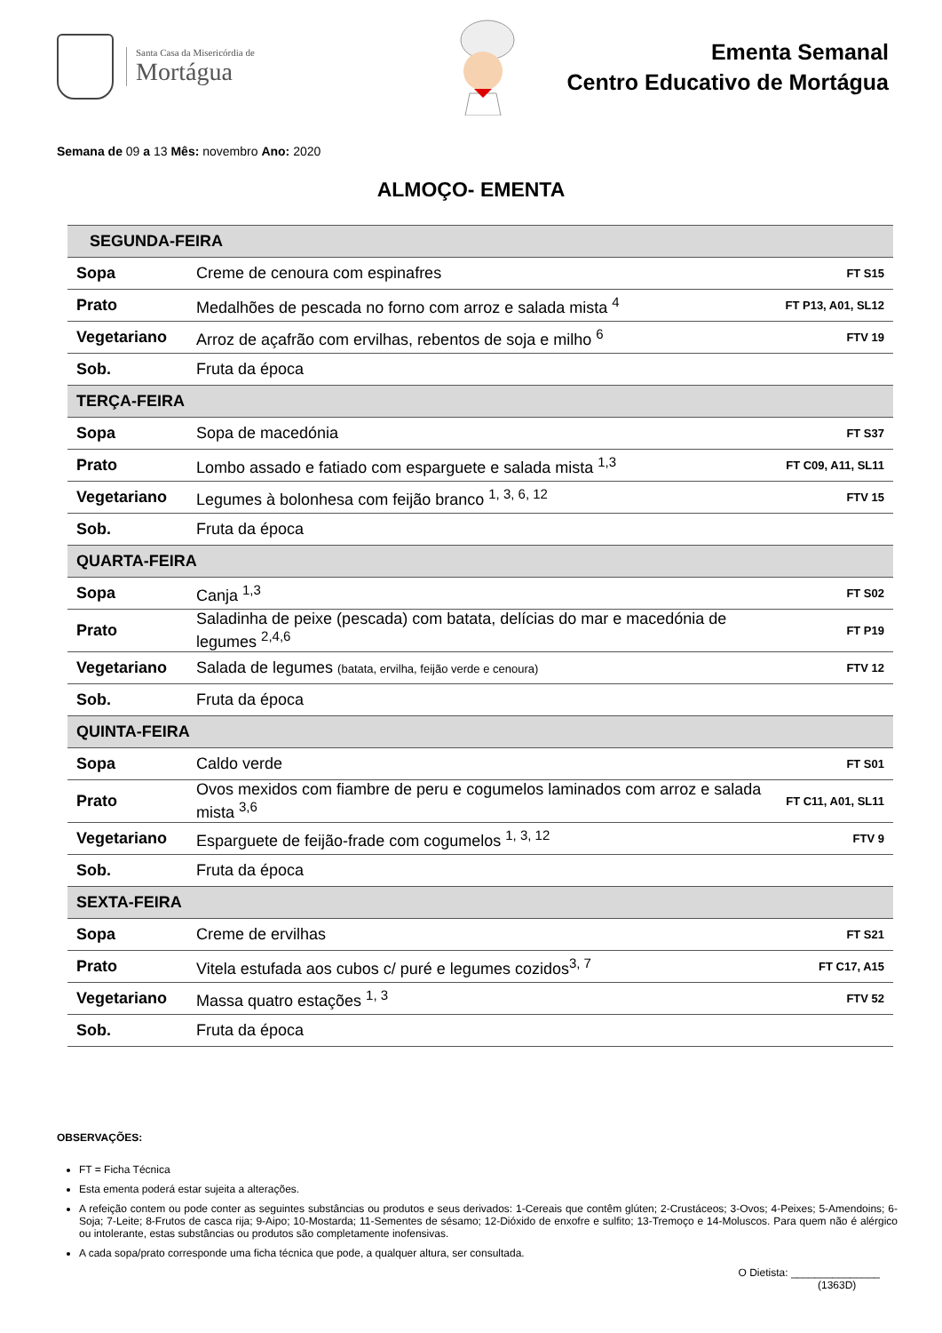Santa Casa da Misericórdia de
Mortágua
Ementa Semanal
Centro Educativo de Mortágua
Semana de 09 a 13 Mês: novembro Ano: 2020
ALMOÇO- EMENTA
| SEGUNDA-FEIRA | | |
| Sopa | Creme de cenoura com espinafres | FT S15 |
| Prato | Medalhões de pescada no forno com arroz e salada mista <sup>4</sup> | FT P13, A01, SL12 |
| Vegetariano | Arroz de açafrão com ervilhas, rebentos de soja e milho <sup>6</sup> | FTV 19 |
| Sob. | Fruta da época | |
| TERÇA-FEIRA | | |
| Sopa | Sopa de macedónia | FT S37 |
| Prato | Lombo assado e fatiado com esparguete e salada mista <sup>1,3</sup> | FT C09, A11, SL11 |
| Vegetariano | Legumes à bolonhesa com feijão branco <sup>1, 3, 6, 12</sup> | FTV 15 |
| Sob. | Fruta da época | |
| QUARTA-FEIRA | | |
| Sopa | Canja <sup>1,3</sup> | FT S02 |
| Prato | Saladinha de peixe (pescada) com batata, delícias do mar e macedónia de legumes <sup>2,4,6</sup> | FT P19 |
| Vegetariano | Salada de legumes (batata, ervilha, feijão verde e cenoura) | FTV 12 |
| Sob. | Fruta da época | |
| QUINTA-FEIRA | | |
| Sopa | Caldo verde | FT S01 |
| Prato | Ovos mexidos com fiambre de peru e cogumelos laminados com arroz e salada mista <sup>3,6</sup> | FT C11, A01, SL11 |
| Vegetariano | Esparguete de feijão-frade com cogumelos <sup>1, 3, 12</sup> | FTV 9 |
| Sob. | Fruta da época | |
| SEXTA-FEIRA | | |
| Sopa | Creme de ervilhas | FT S21 |
| Prato | Vitela estufada aos cubos c/ puré e legumes cozidos<sup>3, 7</sup> | FT C17, A15 |
| Vegetariano | Massa quatro estações <sup>1, 3</sup> | FTV 52 |
| Sob. | Fruta da época | |
OBSERVAÇÕES:
FT = Ficha Técnica
Esta ementa poderá estar sujeita a alterações.
A refeição contem ou pode conter as seguintes substâncias ou produtos e seus derivados: 1-Cereais que contêm glúten; 2-Crustáceos; 3-Ovos; 4-Peixes; 5-Amendoins; 6-Soja; 7-Leite; 8-Frutos de casca rija; 9-Aipo; 10-Mostarda; 11-Sementes de sésamo; 12-Dióxido de enxofre e sulfito; 13-Tremoço e 14-Moluscos. Para quem não é alérgico ou intolerante, estas substâncias ou produtos são completamente inofensivas.
A cada sopa/prato corresponde uma ficha técnica que pode, a qualquer altura, ser consultada.
O Dietista: _______________
(1363D)